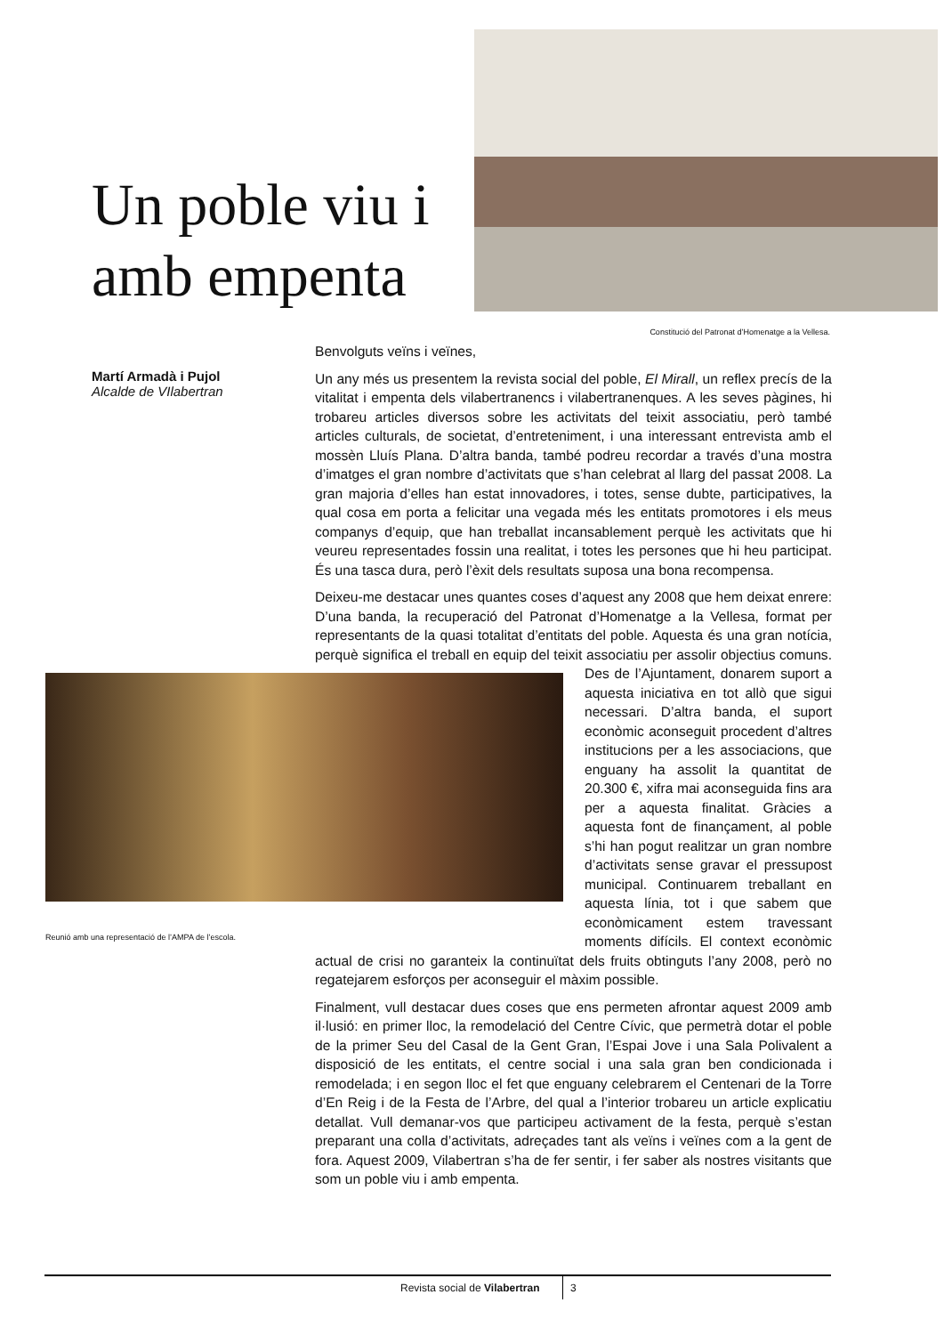Un poble viu i amb empenta
Constitució del Patronat d’Homenatge a la Vellesa.
Martí Armadà i Pujol
Alcalde de VIlabertran
Benvolguts veïns i veïnes,
Un any més us presentem la revista social del poble, El Mirall, un reflex precís de la vitalitat i empenta dels vilabertranencs i vilabertranenques. A les seves pàgines, hi trobareu articles diversos sobre les activitats del teixit associatiu, però també articles culturals, de societat, d’entreteniment, i una interessant entrevista amb el mossèn Lluís Plana. D’altra banda, també podreu recordar a través d’una mostra d’imatges el gran nombre d’activitats que s’han celebrat al llarg del passat 2008. La gran majoria d’elles han estat innovadores, i totes, sense dubte, participatives, la qual cosa em porta a felicitar una vegada més les entitats promotores i els meus companys d’equip, que han treballat incansablement perquè les activitats que hi veureu representades fossin una realitat, i totes les persones que hi heu participat. És una tasca dura, però l’èxit dels resultats suposa una bona recompensa.
Deixeu-me destacar unes quantes coses d’aquest any 2008 que hem deixat enrere: D’una banda, la recuperació del Patronat d’Homenatge a la Vellesa, format per representants de la quasi totalitat d’entitats del poble. Aquesta és una gran notícia, perquè significa el treball en equip del teixit Reunió amb una representació de l’AMPA de l’escola. associatiu per assolir objectius comuns. Des de l’Ajuntament, donarem suport a aquesta iniciativa en tot allò que sigui necessari. D’altra banda, el suport econòmic aconseguit procedent d’altres institucions per a les associacions, que enguany ha assolit la quantitat de 20.300 €, xifra mai aconseguida fins ara per a aquesta finalitat. Gràcies a aquesta font de finançament, al poble s’hi han pogut realitzar un gran nombre d’activitats sense gravar el pressupost municipal. Continuarem treballant en aquesta línia, tot i que sabem que econòmicament estem travessant moments difícils. El context econòmic actual de crisi no garanteix la continuïtat dels fruits obtinguts l’any 2008, però no regatejarem esforços per aconseguir el màxim possible.
Finalment, vull destacar dues coses que ens permeten afrontar aquest 2009 amb il·lusió: en primer lloc, la remodelació del Centre Cívic, que permetrà dotar el poble de la primer Seu del Casal de la Gent Gran, l’Espai Jove i una Sala Polivalent a disposició de les entitats, el centre social i una sala gran ben condicionada i remodelada; i en segon lloc el fet que enguany celebrarem el Centenari de la Torre d’En Reig i de la Festa de l’Arbre, del qual a l’interior trobareu un article explicatiu detallat. Vull demanar-vos que participeu activament de la festa, perquè s’estan preparant una colla d’activitats, adreçades tant als veïns i veïnes com a la gent de fora. Aquest 2009, Vilabertran s’ha de fer sentir, i fer saber als nostres visitants que som un poble viu i amb empenta.
Revista social de Vilabertran 3